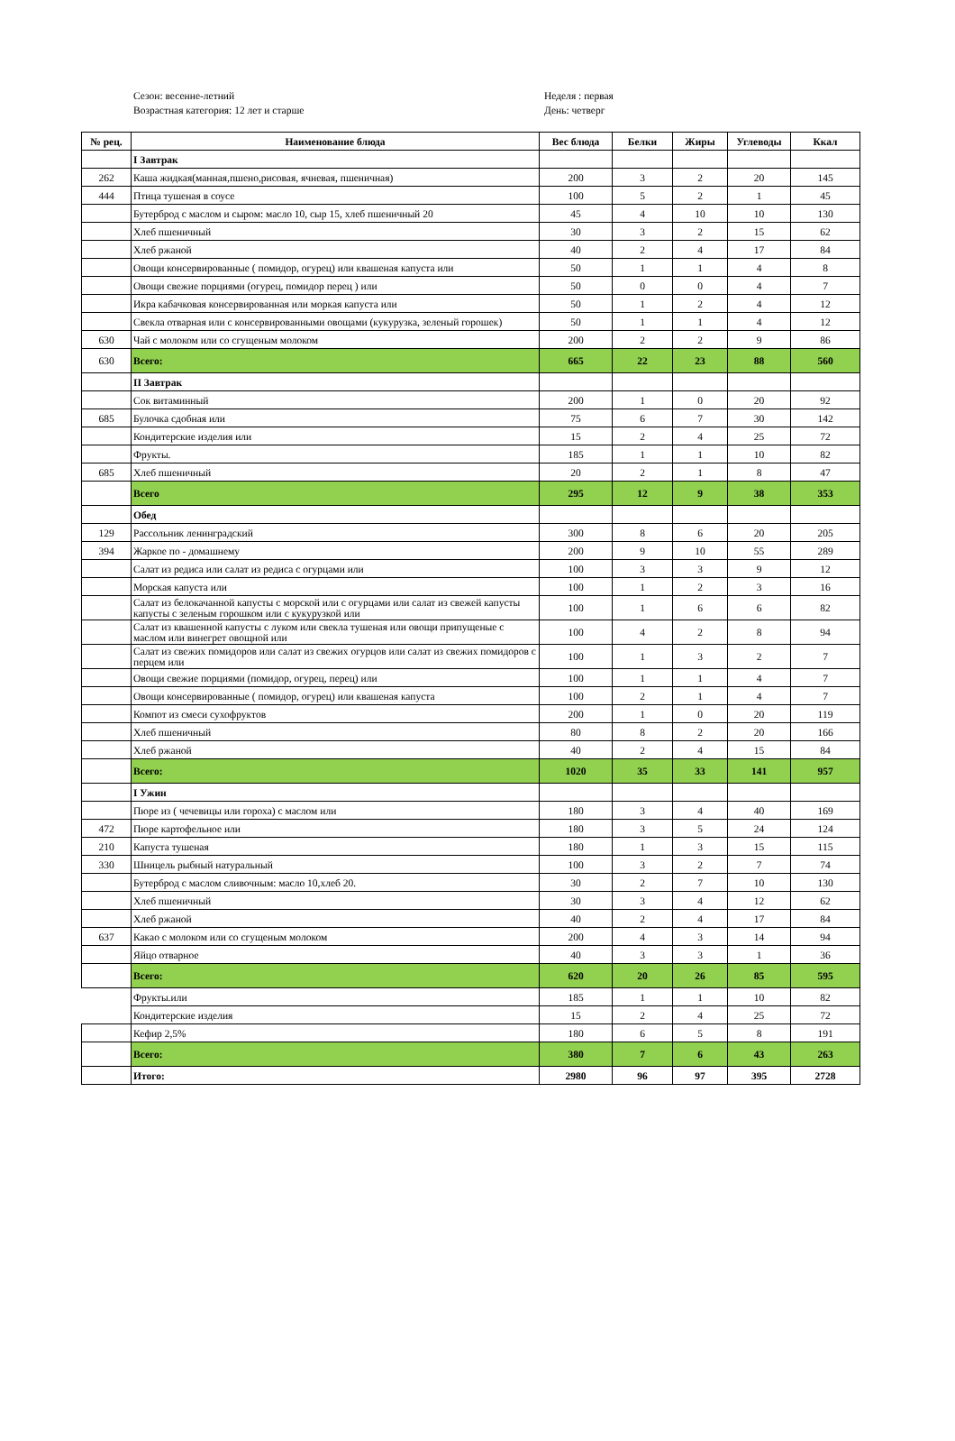Сезон: весенне-летний
Возрастная категория: 12 лет и старше
Неделя : первая
День: четверг
| № рец. | Наименование блюда | Вес блюда | Белки | Жиры | Углеводы | Ккал |
| --- | --- | --- | --- | --- | --- | --- |
| | I Завтрак | | | | | |
| 262 | Каша жидкая(манная,пшено,рисовая, ячневая, пшеничная) | 200 | 3 | 2 | 20 | 145 |
| 444 | Птица тушеная в соусе | 100 | 5 | 2 | 1 | 45 |
| | Бутерброд с маслом и сыром: масло 10, сыр 15, хлеб пшеничный 20 | 45 | 4 | 10 | 10 | 130 |
| | Хлеб пшеничный | 30 | 3 | 2 | 15 | 62 |
| | Хлеб ржаной | 40 | 2 | 4 | 17 | 84 |
| | Овощи консервированные ( помидор, огурец) или квашеная капуста или | 50 | 1 | 1 | 4 | 8 |
| | Овощи свежие порциями (огурец, помидор перец ) или | 50 | 0 | 0 | 4 | 7 |
| | Икра кабачковая консервированная или моркая капуста или | 50 | 1 | 2 | 4 | 12 |
| | Свекла отварная или с консервированными овощами (кукурузка, зеленый горошек) | 50 | 1 | 1 | 4 | 12 |
| 630 | Чай с молоком или со сгущеным молоком | 200 | 2 | 2 | 9 | 86 |
| 630 | Всего: | 665 | 22 | 23 | 88 | 560 |
| | II Завтрак | | | | | |
| | Сок витаминный | 200 | 1 | 0 | 20 | 92 |
| 685 | Булочка сдобная или | 75 | 6 | 7 | 30 | 142 |
| | Кондитерские изделия или | 15 | 2 | 4 | 25 | 72 |
| | Фрукты. | 185 | 1 | 1 | 10 | 82 |
| 685 | Хлеб пшеничный | 20 | 2 | 1 | 8 | 47 |
| | Всего | 295 | 12 | 9 | 38 | 353 |
| | Обед | | | | | |
| 129 | Рассольник ленинградский | 300 | 8 | 6 | 20 | 205 |
| 394 | Жаркое по - домашнему | 200 | 9 | 10 | 55 | 289 |
| | Салат из редиса или салат из редиса с огурцами или | 100 | 3 | 3 | 9 | 12 |
| | Морская капуста или | 100 | 1 | 2 | 3 | 16 |
| | Салат из белокачанной капусты с морской или с огурцами или салат из свежей капусты капусты с зеленым горошком или с кукурузкой или | 100 | 1 | 6 | 6 | 82 |
| | Салат из квашенной капусты с луком или свекла тушеная или овощи припущеные с маслом или винегрет овощной или | 100 | 4 | 2 | 8 | 94 |
| | Салат из свежих помидоров или салат из свежих огурцов или салат из свежих помидоров с перцем или | 100 | 1 | 3 | 2 | 7 |
| | Овощи свежие порциями (помидор, огурец, перец) или | 100 | 1 | 1 | 4 | 7 |
| | Овощи консервированные ( помидор, огурец) или квашеная капуста | 100 | 2 | 1 | 4 | 7 |
| | Компот из смеси сухофруктов | 200 | 1 | 0 | 20 | 119 |
| | Хлеб пшеничный | 80 | 8 | 2 | 20 | 166 |
| | Хлеб ржаной | 40 | 2 | 4 | 15 | 84 |
| | Всего: | 1020 | 35 | 33 | 141 | 957 |
| | I Ужин | | | | | |
| | Пюре из ( чечевицы или гороха) с маслом или | 180 | 3 | 4 | 40 | 169 |
| 472 | Пюре картофельное или | 180 | 3 | 5 | 24 | 124 |
| 210 | Капуста тушеная | 180 | 1 | 3 | 15 | 115 |
| 330 | Шницель рыбный натуральный | 100 | 3 | 2 | 7 | 74 |
| | Бутерброд с маслом сливочным: масло 10,хлеб 20. | 30 | 2 | 7 | 10 | 130 |
| | Хлеб пшеничный | 30 | 3 | 4 | 12 | 62 |
| | Хлеб ржаной | 40 | 2 | 4 | 17 | 84 |
| 637 | Какао с молоком или со сгущеным молоком | 200 | 4 | 3 | 14 | 94 |
| | Яйцо отварное | 40 | 3 | 3 | 1 | 36 |
| | Всего: | 620 | 20 | 26 | 85 | 595 |
| | Фрукты.или | 185 | 1 | 1 | 10 | 82 |
| | Кондитерские изделия | 15 | 2 | 4 | 25 | 72 |
| | Кефир 2,5% | 180 | 6 | 5 | 8 | 191 |
| | Всего: | 380 | 7 | 6 | 43 | 263 |
| | Итого: | 2980 | 96 | 97 | 395 | 2728 |